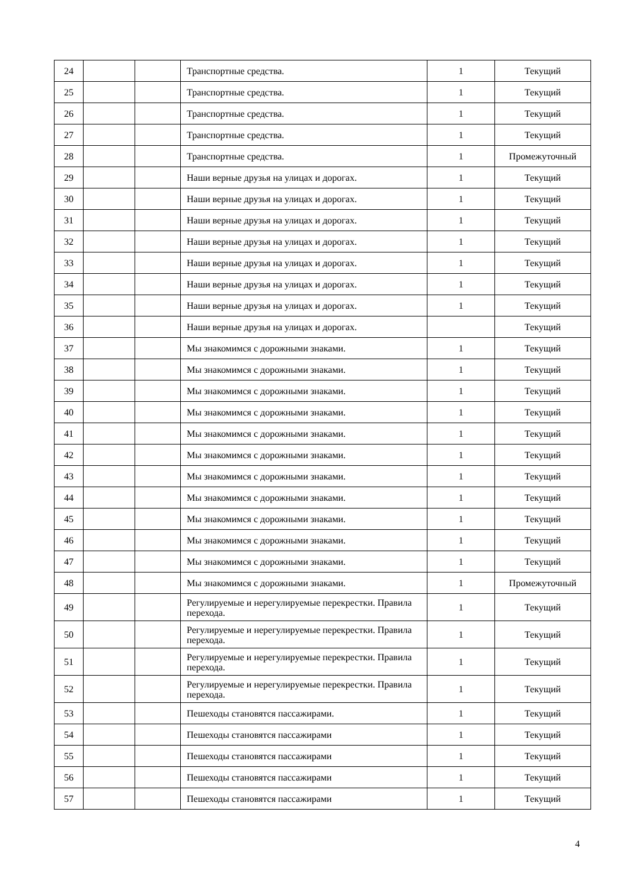| 24 | | | Транспортные средства. | 1 | Текущий |
| 25 | | | Транспортные средства. | 1 | Текущий |
| 26 | | | Транспортные средства. | 1 | Текущий |
| 27 | | | Транспортные средства. | 1 | Текущий |
| 28 | | | Транспортные средства. | 1 | Промежуточный |
| 29 | | | Наши верные друзья на улицах и дорогах. | 1 | Текущий |
| 30 | | | Наши верные друзья на улицах и дорогах. | 1 | Текущий |
| 31 | | | Наши верные друзья на улицах и дорогах. | 1 | Текущий |
| 32 | | | Наши верные друзья на улицах и дорогах. | 1 | Текущий |
| 33 | | | Наши верные друзья на улицах и дорогах. | 1 | Текущий |
| 34 | | | Наши верные друзья на улицах и дорогах. | 1 | Текущий |
| 35 | | | Наши верные друзья на улицах и дорогах. | 1 | Текущий |
| 36 | | | Наши верные друзья на улицах и дорогах. | | Текущий |
| 37 | | | Мы знакомимся с дорожными знаками. | 1 | Текущий |
| 38 | | | Мы знакомимся с дорожными знаками. | 1 | Текущий |
| 39 | | | Мы знакомимся с дорожными знаками. | 1 | Текущий |
| 40 | | | Мы знакомимся с дорожными знаками. | 1 | Текущий |
| 41 | | | Мы знакомимся с дорожными знаками. | 1 | Текущий |
| 42 | | | Мы знакомимся с дорожными знаками. | 1 | Текущий |
| 43 | | | Мы знакомимся с дорожными знаками. | 1 | Текущий |
| 44 | | | Мы знакомимся с дорожными знаками. | 1 | Текущий |
| 45 | | | Мы знакомимся с дорожными знаками. | 1 | Текущий |
| 46 | | | Мы знакомимся с дорожными знаками. | 1 | Текущий |
| 47 | | | Мы знакомимся с дорожными знаками. | 1 | Текущий |
| 48 | | | Мы знакомимся с дорожными знаками. | 1 | Промежуточный |
| 49 | | | Регулируемые и нерегулируемые перекрестки. Правила перехода. | 1 | Текущий |
| 50 | | | Регулируемые и нерегулируемые перекрестки. Правила перехода. | 1 | Текущий |
| 51 | | | Регулируемые и нерегулируемые перекрестки. Правила перехода. | 1 | Текущий |
| 52 | | | Регулируемые и нерегулируемые перекрестки. Правила перехода. | 1 | Текущий |
| 53 | | | Пешеходы становятся пассажирами. | 1 | Текущий |
| 54 | | | Пешеходы становятся пассажирами | 1 | Текущий |
| 55 | | | Пешеходы становятся пассажирами | 1 | Текущий |
| 56 | | | Пешеходы становятся пассажирами | 1 | Текущий |
| 57 | | | Пешеходы становятся пассажирами | 1 | Текущий |
4